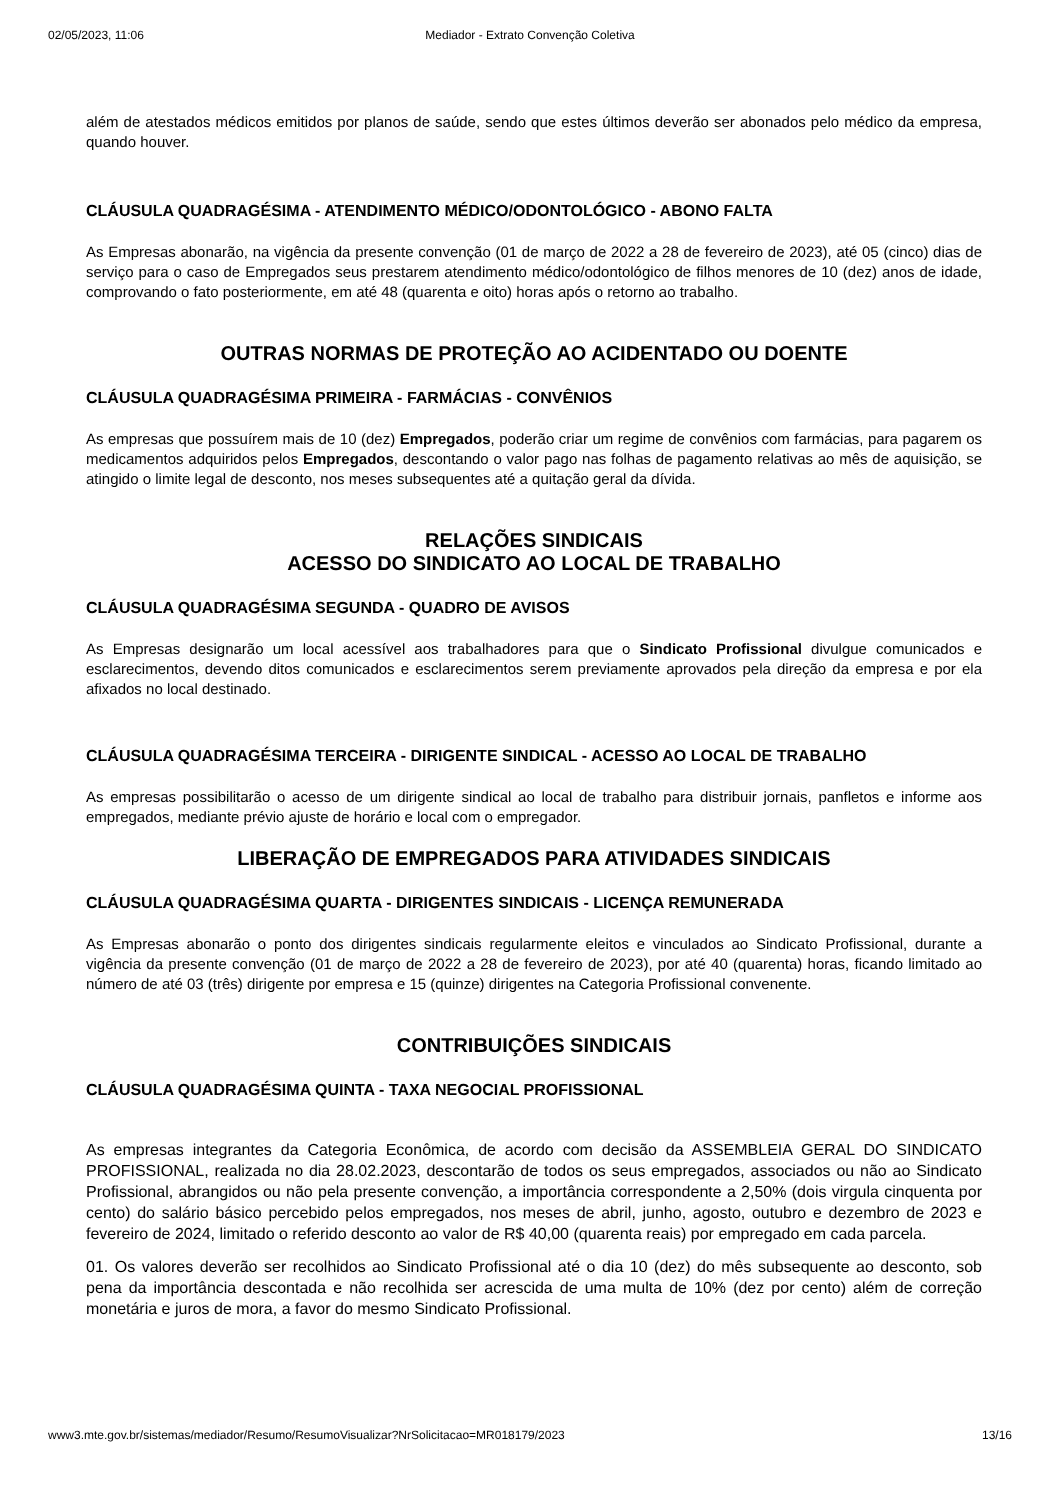02/05/2023, 11:06 Mediador - Extrato Convenção Coletiva
além de atestados médicos emitidos por planos de saúde, sendo que estes últimos deverão ser abonados pelo médico da empresa, quando houver.
CLÁUSULA QUADRAGÉSIMA - ATENDIMENTO MÉDICO/ODONTOLÓGICO - ABONO FALTA
As Empresas abonarão, na vigência da presente convenção (01 de março de 2022 a 28 de fevereiro de 2023), até 05 (cinco) dias de serviço para o caso de Empregados seus prestarem atendimento médico/odontológico de filhos menores de 10 (dez) anos de idade, comprovando o fato posteriormente, em até 48 (quarenta e oito) horas após o retorno ao trabalho.
OUTRAS NORMAS DE PROTEÇÃO AO ACIDENTADO OU DOENTE
CLÁUSULA QUADRAGÉSIMA PRIMEIRA - FARMÁCIAS - CONVÊNIOS
As empresas que possuírem mais de 10 (dez) Empregados, poderão criar um regime de convênios com farmácias, para pagarem os medicamentos adquiridos pelos Empregados, descontando o valor pago nas folhas de pagamento relativas ao mês de aquisição, se atingido o limite legal de desconto, nos meses subsequentes até a quitação geral da dívida.
RELAÇÕES SINDICAIS
ACESSO DO SINDICATO AO LOCAL DE TRABALHO
CLÁUSULA QUADRAGÉSIMA SEGUNDA - QUADRO DE AVISOS
As Empresas designarão um local acessível aos trabalhadores para que o Sindicato Profissional divulgue comunicados e esclarecimentos, devendo ditos comunicados e esclarecimentos serem previamente aprovados pela direção da empresa e por ela afixados no local destinado.
CLÁUSULA QUADRAGÉSIMA TERCEIRA - DIRIGENTE SINDICAL - ACESSO AO LOCAL DE TRABALHO
As empresas possibilitarão o acesso de um dirigente sindical ao local de trabalho para distribuir jornais, panfletos e informe aos empregados, mediante prévio ajuste de horário e local com o empregador.
LIBERAÇÃO DE EMPREGADOS PARA ATIVIDADES SINDICAIS
CLÁUSULA QUADRAGÉSIMA QUARTA - DIRIGENTES SINDICAIS - LICENÇA REMUNERADA
As Empresas abonarão o ponto dos dirigentes sindicais regularmente eleitos e vinculados ao Sindicato Profissional, durante a vigência da presente convenção (01 de março de 2022 a 28 de fevereiro de 2023), por até 40 (quarenta) horas, ficando limitado ao número de até 03 (três) dirigente por empresa e 15 (quinze) dirigentes na Categoria Profissional convenente.
CONTRIBUIÇÕES SINDICAIS
CLÁUSULA QUADRAGÉSIMA QUINTA - TAXA NEGOCIAL PROFISSIONAL
As empresas integrantes da Categoria Econômica, de acordo com decisão da ASSEMBLEIA GERAL DO SINDICATO PROFISSIONAL, realizada no dia 28.02.2023, descontarão de todos os seus empregados, associados ou não ao Sindicato Profissional, abrangidos ou não pela presente convenção, a importância correspondente a 2,50% (dois virgula cinquenta por cento) do salário básico percebido pelos empregados, nos meses de abril, junho, agosto, outubro e dezembro de 2023 e fevereiro de 2024, limitado o referido desconto ao valor de R$ 40,00 (quarenta reais) por empregado em cada parcela.
01. Os valores deverão ser recolhidos ao Sindicato Profissional até o dia 10 (dez) do mês subsequente ao desconto, sob pena da importância descontada e não recolhida ser acrescida de uma multa de 10% (dez por cento) além de correção monetária e juros de mora, a favor do mesmo Sindicato Profissional.
www3.mte.gov.br/sistemas/mediador/Resumo/ResumoVisualizar?NrSolicitacao=MR018179/2023 13/16